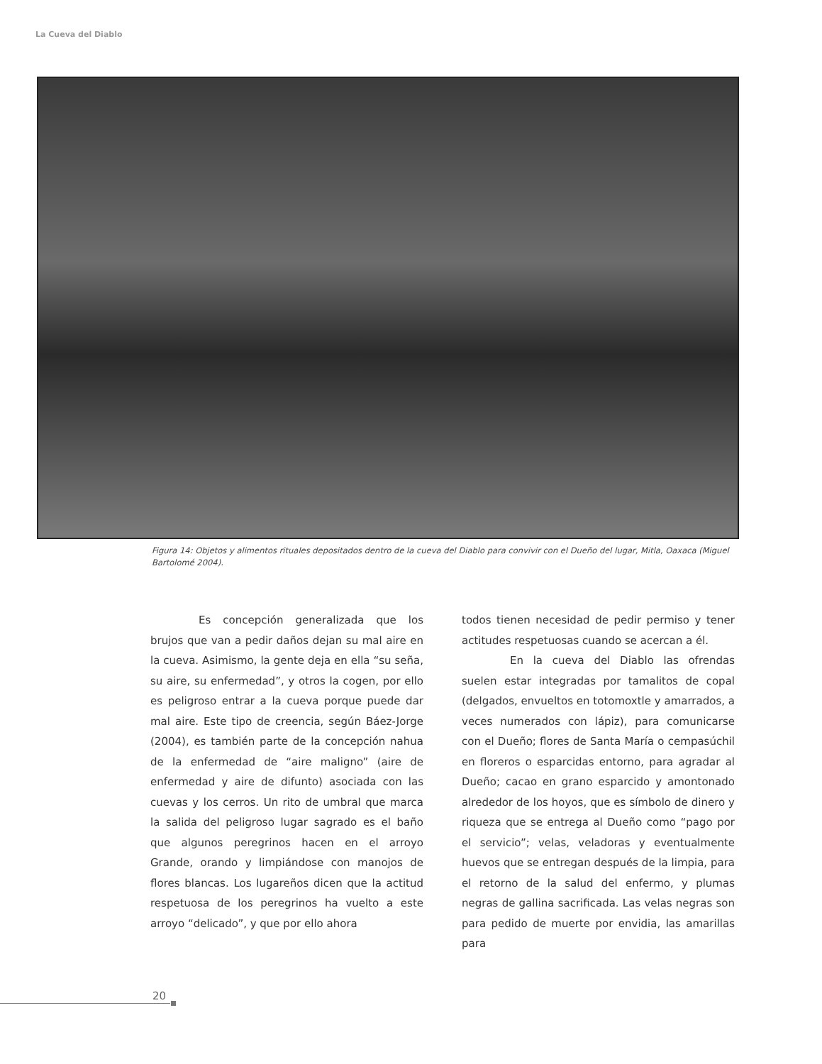La Cueva del Diablo
Figura 14: Objetos y alimentos rituales depositados dentro de la cueva del Diablo para convivir con el Dueño del lugar, Mitla, Oaxaca (Miguel Bartolomé 2004).
Es concepción generalizada que los brujos que van a pedir daños dejan su mal aire en la cueva. Asimismo, la gente deja en ella “su seña, su aire, su enfermedad”, y otros la cogen, por ello es peligroso entrar a la cueva porque puede dar mal aire. Este tipo de creencia, según Báez-Jorge (2004), es también parte de la concepción nahua de la enfermedad de “aire maligno” (aire de enfermedad y aire de difunto) asociada con las cuevas y los cerros. Un rito de umbral que marca la salida del peligroso lugar sagrado es el baño que algunos peregrinos hacen en el arroyo Grande, orando y limpiándose con manojos de flores blancas. Los lugareños dicen que la actitud respetuosa de los peregrinos ha vuelto a este arroyo “delicado”, y que por ello ahora
todos tienen necesidad de pedir permiso y tener actitudes respetuosas cuando se acercan a él.
En la cueva del Diablo las ofrendas suelen estar integradas por tamalitos de copal (delgados, envueltos en totomoxtle y amarrados, a veces numerados con lápiz), para comunicarse con el Dueño; flores de Santa María o cempasúchil en floreros o esparcidas entorno, para agradar al Dueño; cacao en grano esparcido y amontonado alrededor de los hoyos, que es símbolo de dinero y riqueza que se entrega al Dueño como “pago por el servicio”; velas, veladoras y eventualmente huevos que se entregan después de la limpia, para el retorno de la salud del enfermo, y plumas negras de gallina sacrificada. Las velas negras son para pedido de muerte por envidia, las amarillas para
20